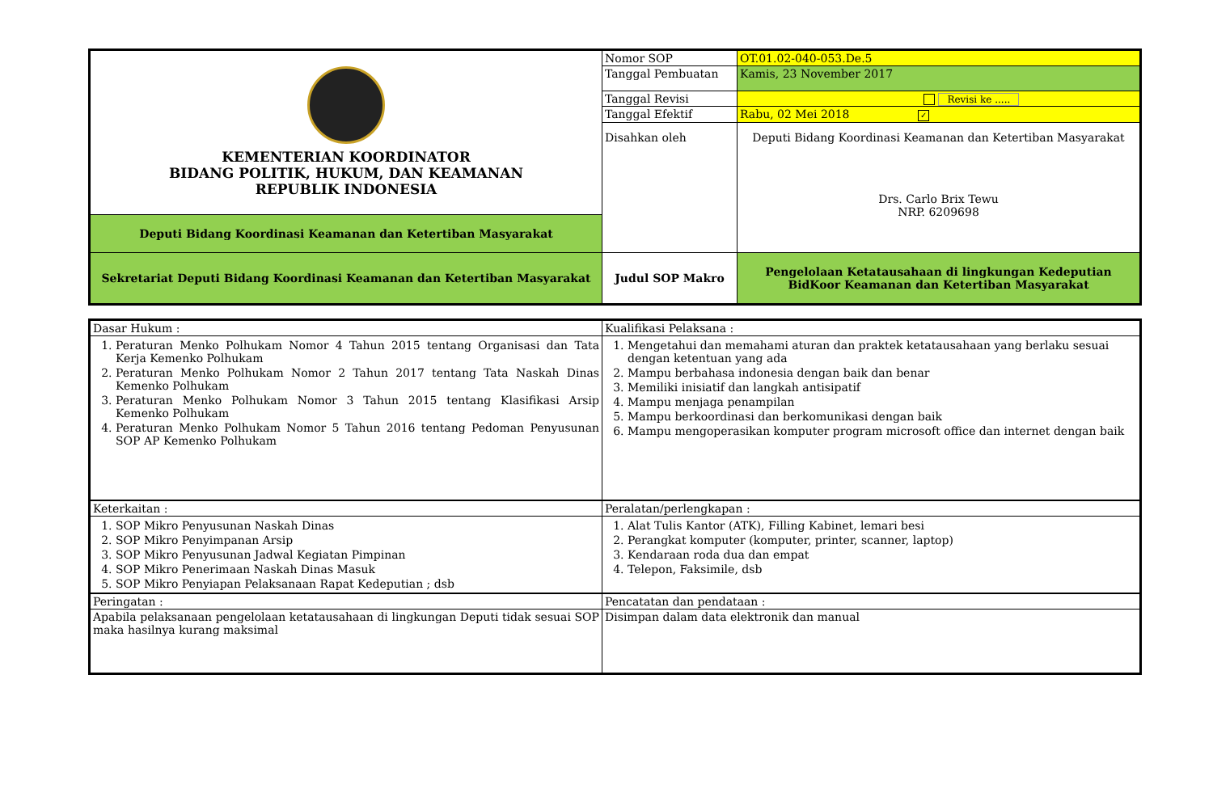| KEMENTERIAN KOORDINATOR BIDANG POLITIK, HUKUM, DAN KEAMANAN REPUBLIK INDONESIA | Nomor SOP | OT.01.02-040-053.De.5 |
| | Tanggal Pembuatan | Kamis, 23 November 2017 |
| | Tanggal Revisi | Revisi ke ..... |
| | Tanggal Efektif | Rabu, 02 Mei 2018 ✓ |
| | Disahkan oleh | Deputi Bidang Koordinasi Keamanan dan Ketertiban Masyarakat Drs. Carlo Brix Tewu NRP. 6209698 |
| Deputi Bidang Koordinasi Keamanan dan Ketertiban Masyarakat | | |
| Sekretariat Deputi Bidang Koordinasi Keamanan dan Ketertiban Masyarakat | Judul SOP Makro | Pengelolaan Ketatausahaan di lingkungan Kedeputian BidKoor Keamanan dan Ketertiban Masyarakat |
| Dasar Hukum : | Kualifikasi Pelaksana : |
| 1. Peraturan Menko Polhukam Nomor 4 Tahun 2015 tentang Organisasi dan Tata Kerja Kemenko Polhukam 2. Peraturan Menko Polhukam Nomor 2 Tahun 2017 tentang Tata Naskah Dinas Kemenko Polhukam 3. Peraturan Menko Polhukam Nomor 3 Tahun 2015 tentang Klasifikasi Arsip Kemenko Polhukam 4. Peraturan Menko Polhukam Nomor 5 Tahun 2016 tentang Pedoman Penyusunan SOP AP Kemenko Polhukam | 1. Mengetahui dan memahami aturan dan praktek ketatausahaan yang berlaku sesuai dengan ketentuan yang ada 2. Mampu berbahasa indonesia dengan baik dan benar 3. Memiliki inisiatif dan langkah antisipatif 4. Mampu menjaga penampilan 5. Mampu berkoordinasi dan berkomunikasi dengan baik 6. Mampu mengoperasikan komputer program microsoft office dan internet dengan baik |
| Keterkaitan : | Peralatan/perlengkapan : |
| 1. SOP Mikro Penyusunan Naskah Dinas 2. SOP Mikro Penyimpanan Arsip 3. SOP Mikro Penyusunan Jadwal Kegiatan Pimpinan 4. SOP Mikro Penerimaan Naskah Dinas Masuk 5. SOP Mikro Penyiapan Pelaksanaan Rapat Kedeputian ; dsb | 1. Alat Tulis Kantor (ATK), Filling Kabinet, lemari besi 2. Perangkat komputer (komputer, printer, scanner, laptop) 3. Kendaraan roda dua dan empat 4. Telepon, Faksimile, dsb |
| Peringatan : | Pencatatan dan pendataan : |
| Apabila pelaksanaan pengelolaan ketatausahaan di lingkungan Deputi tidak sesuai SOP maka hasilnya kurang maksimal | Disimpan dalam data elektronik dan manual |